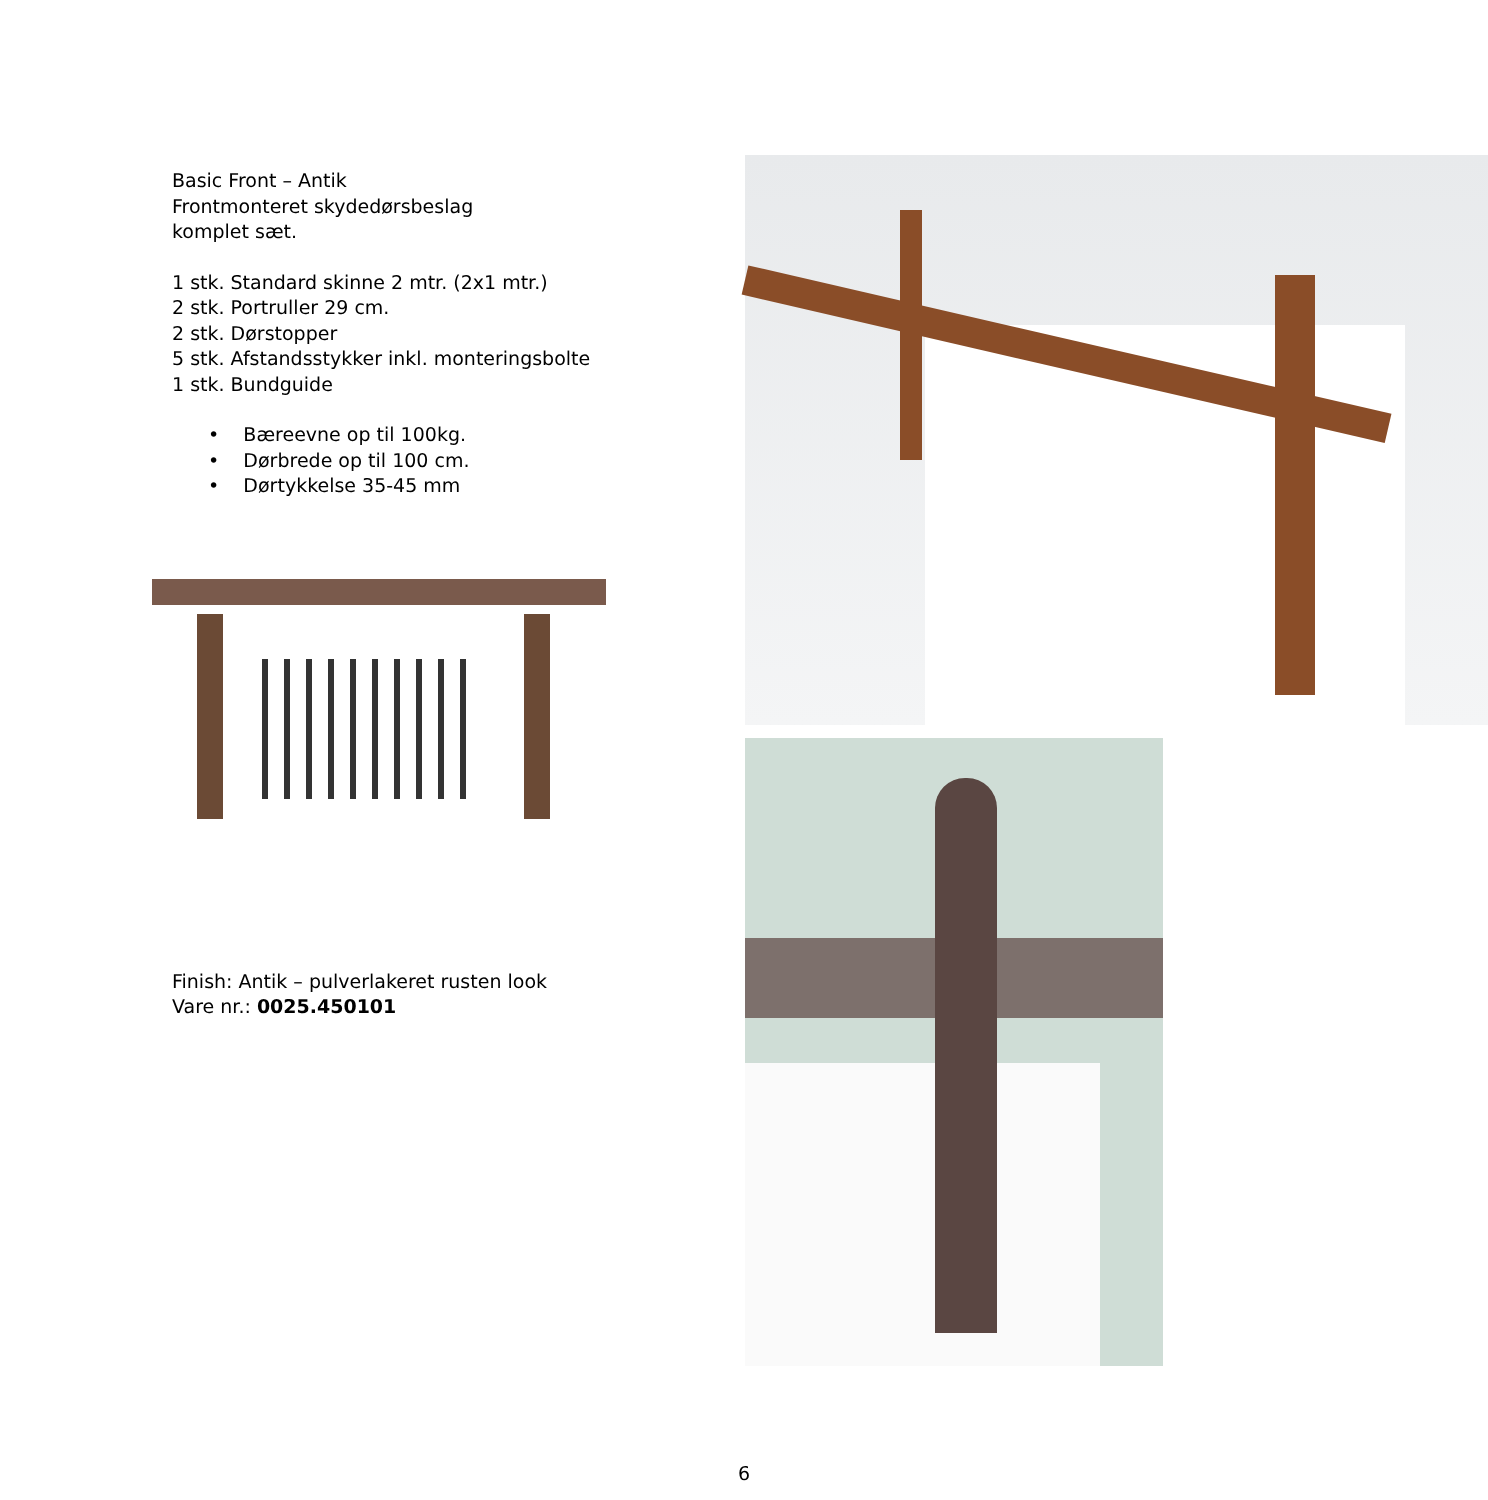Basic Front – Antik
Frontmonteret skydedørsbeslag
komplet sæt.
1 stk. Standard skinne 2 mtr. (2x1 mtr.)
2 stk. Portruller 29 cm.
2 stk. Dørstopper
5 stk. Afstandsstykker inkl. monteringsbolte
1 stk. Bundguide
• Bæreevne op til 100kg.
• Dørbrede op til 100 cm.
• Dørtykkelse 35-45 mm
Finish: Antik – pulverlakeret rusten look
Vare nr.: 0025.450101
6